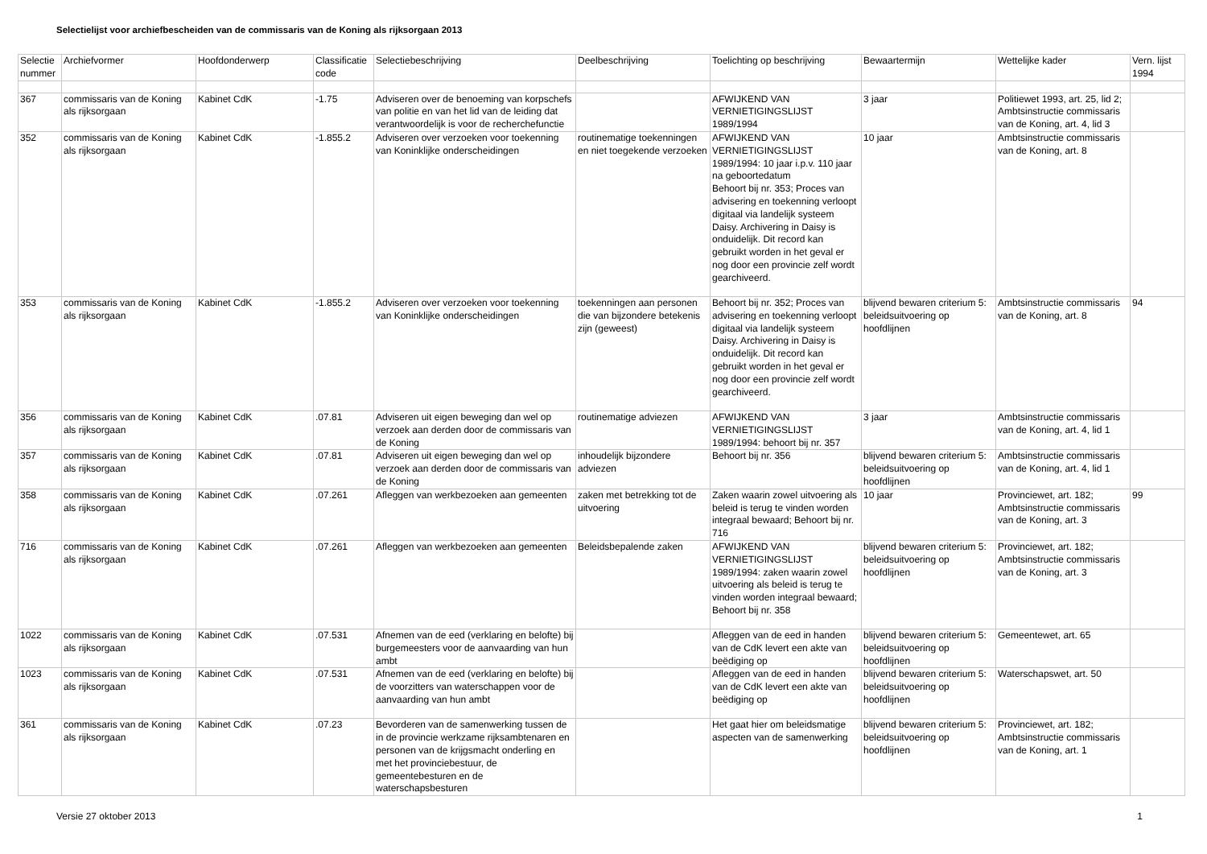Selectielijst voor archiefbescheiden van de commissaris van de Koning als rijksorgaan 2013
| Selectie nummer | Archiefvormer | Hoofdonderwerp | Classificatie code | Selectiebeschrijving | Deelbeschrijving | Toelichting op beschrijving | Bewaartermijn | Wettelijke kader | Vern. lijst 1994 |
| --- | --- | --- | --- | --- | --- | --- | --- | --- | --- |
| 367 | commissaris van de Koning als rijksorgaan | Kabinet CdK | -1.75 | Adviseren over de benoeming van korpschefs van politie en van het lid van de leiding dat verantwoordelijk is voor de recherchefunctie | | AFWIJKEND VAN VERNIETIGINGSLIJST 1989/1994 | 3 jaar | Politiewet 1993, art. 25, lid 2; Ambtsinstructie commissaris van de Koning, art. 4, lid 3 | |
| 352 | commissaris van de Koning als rijksorgaan | Kabinet CdK | -1.855.2 | Adviseren over verzoeken voor toekenning van Koninklijke onderscheidingen | routinematige toekenningen en niet toegekende verzoeken | AFWIJKEND VAN VERNIETIGINGSLIJST 1989/1994: 10 jaar i.p.v. 110 jaar na geboortedatum Behoort bij nr. 353; Proces van advisering en toekenning verloopt digitaal via landelijk systeem Daisy. Archivering in Daisy is onduidelijk. Dit record kan gebruikt worden in het geval er nog door een provincie zelf wordt gearchiveerd. | 10 jaar | Ambtsinstructie commissaris van de Koning, art. 8 | |
| 353 | commissaris van de Koning als rijksorgaan | Kabinet CdK | -1.855.2 | Adviseren over verzoeken voor toekenning van Koninklijke onderscheidingen | toekenningen aan personen die van bijzondere betekenis zijn (geweest) | Behoort bij nr. 352; Proces van advisering en toekenning verloopt digitaal via landelijk systeem Daisy. Archivering in Daisy is onduidelijk. Dit record kan gebruikt worden in het geval er nog door een provincie zelf wordt gearchiveerd. | blijvend bewaren criterium 5: beleidsuitvoering op hoofdlijnen | Ambtsinstructie commissaris van de Koning, art. 8 | 94 |
| 356 | commissaris van de Koning als rijksorgaan | Kabinet CdK | .07.81 | Adviseren uit eigen beweging dan wel op verzoek aan derden door de commissaris van de Koning | routinematige adviezen | AFWIJKEND VAN VERNIETIGINGSLIJST 1989/1994: behoort bij nr. 357 | 3 jaar | Ambtsinstructie commissaris van de Koning, art. 4, lid 1 | |
| 357 | commissaris van de Koning als rijksorgaan | Kabinet CdK | .07.81 | Adviseren uit eigen beweging dan wel op verzoek aan derden door de commissaris van de Koning | inhoudelijk bijzondere adviezen | Behoort bij nr. 356 | blijvend bewaren criterium 5: beleidsuitvoering op hoofdlijnen | Ambtsinstructie commissaris van de Koning, art. 4, lid 1 | |
| 358 | commissaris van de Koning als rijksorgaan | Kabinet CdK | .07.261 | Afleggen van werkbezoeken aan gemeenten | zaken met betrekking tot de uitvoering | Zaken waarin zowel uitvoering als beleid is terug te vinden worden integraal bewaard; Behoort bij nr. 716 | 10 jaar | Provinciewet, art. 182; Ambtsinstructie commissaris van de Koning, art. 3 | 99 |
| 716 | commissaris van de Koning als rijksorgaan | Kabinet CdK | .07.261 | Afleggen van werkbezoeken aan gemeenten | Beleidsbepalende zaken | AFWIJKEND VAN VERNIETIGINGSLIJST 1989/1994: zaken waarin zowel uitvoering als beleid is terug te vinden worden integraal bewaard; Behoort bij nr. 358 | blijvend bewaren criterium 5: beleidsuitvoering op hoofdlijnen | Provinciewet, art. 182; Ambtsinstructie commissaris van de Koning, art. 3 | |
| 1022 | commissaris van de Koning als rijksorgaan | Kabinet CdK | .07.531 | Afnemen van de eed (verklaring en belofte) bij burgemeesters voor de aanvaarding van hun ambt | | Afleggen van de eed in handen van de CdK levert een akte van beëdiging op | blijvend bewaren criterium 5: beleidsuitvoering op hoofdlijnen | Gemeentewet, art. 65 | |
| 1023 | commissaris van de Koning als rijksorgaan | Kabinet CdK | .07.531 | Afnemen van de eed (verklaring en belofte) bij de voorzitters van waterschappen voor de aanvaarding van hun ambt | | Afleggen van de eed in handen van de CdK levert een akte van beëdiging op | blijvend bewaren criterium 5: beleidsuitvoering op hoofdlijnen | Waterschapswet, art. 50 | |
| 361 | commissaris van de Koning als rijksorgaan | Kabinet CdK | .07.23 | Bevorderen van de samenwerking tussen de in de provincie werkzame rijksambtenaren en personen van de krijgsmacht onderling en met het provinciebestuur, de gemeentebesturen en de waterschapsbesturen | | Het gaat hier om beleidsmatige aspecten van de samenwerking | blijvend bewaren criterium 5: beleidsuitvoering op hoofdlijnen | Provinciewet, art. 182; Ambtsinstructie commissaris van de Koning, art. 1 | |
Versie 27 oktober 2013 1